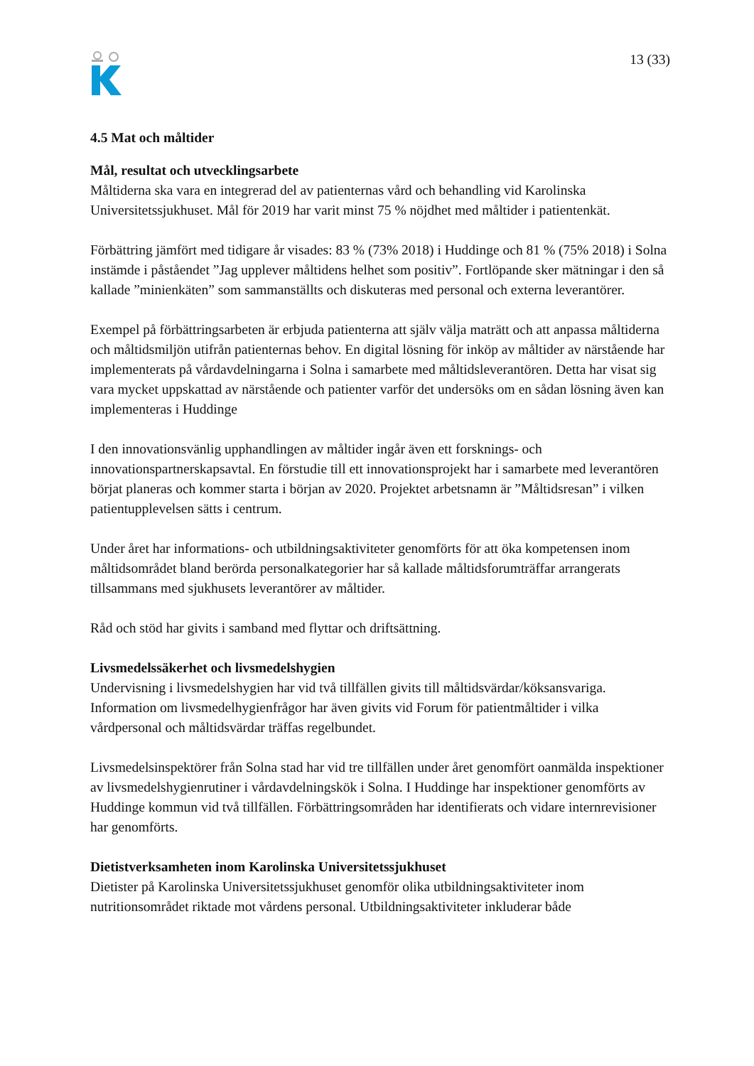13 (33)
4.5 Mat och måltider
Mål, resultat och utvecklingsarbete
Måltiderna ska vara en integrerad del av patienternas vård och behandling vid Karolinska Universitetssjukhuset. Mål för 2019 har varit minst 75 % nöjdhet med måltider i patientenkät.
Förbättring jämfört med tidigare år visades: 83 % (73% 2018) i Huddinge och 81 % (75% 2018) i Solna instämde i påståendet ”Jag upplever måltidens helhet som positiv”. Fortlöpande sker mätningar i den så kallade ”minienkäten” som sammanställts och diskuteras med personal och externa leverantörer.
Exempel på förbättringsarbeten är erbjuda patienterna att själv välja maträtt och att anpassa måltiderna och måltidsmiljön utifrån patienternas behov. En digital lösning för inköp av måltider av närstående har implementerats på vårdavdelningarna i Solna i samarbete med måltidsleverantören. Detta har visat sig vara mycket uppskattad av närstående och patienter varför det undersöks om en sådan lösning även kan implementeras i Huddinge
I den innovationsvänlig upphandlingen av måltider ingår även ett forsknings- och innovationspartnerskapsavtal. En förstudie till ett innovationsprojekt har i samarbete med leverantören börjat planeras och kommer starta i början av 2020. Projektet arbetsnamn är ”Måltidsresan” i vilken patientupplevelsen sätts i centrum.
Under året har informations- och utbildningsaktiviteter genomförts för att öka kompetensen inom måltidsområdet bland berörda personalkategorier har så kallade måltidsforumträffar arrangerats tillsammans med sjukhusets leverantörer av måltider.
Råd och stöd har givits i samband med flyttar och driftsättning.
Livsmedelssäkerhet och livsmedelshygien
Undervisning i livsmedelshygien har vid två tillfällen givits till måltidsvärdar/köksansvariga. Information om livsmedelhygienfrågor har även givits vid Forum för patientmåltider i vilka vårdpersonal och måltidsvärdar träffas regelbundet.
Livsmedelsinspektörer från Solna stad har vid tre tillfällen under året genomfört oanmälda inspektioner av livsmedelshygienrutiner i vårdavdelningskök i Solna. I Huddinge har inspektioner genomförts av Huddinge kommun vid två tillfällen. Förbättringsområden har identifierats och vidare internrevisioner har genomförts.
Dietistverksamheten inom Karolinska Universitetssjukhuset
Dietister på Karolinska Universitetssjukhuset genomför olika utbildningsaktiviteter inom nutritionsområdet riktade mot vårdens personal. Utbildningsaktiviteter inkluderar både